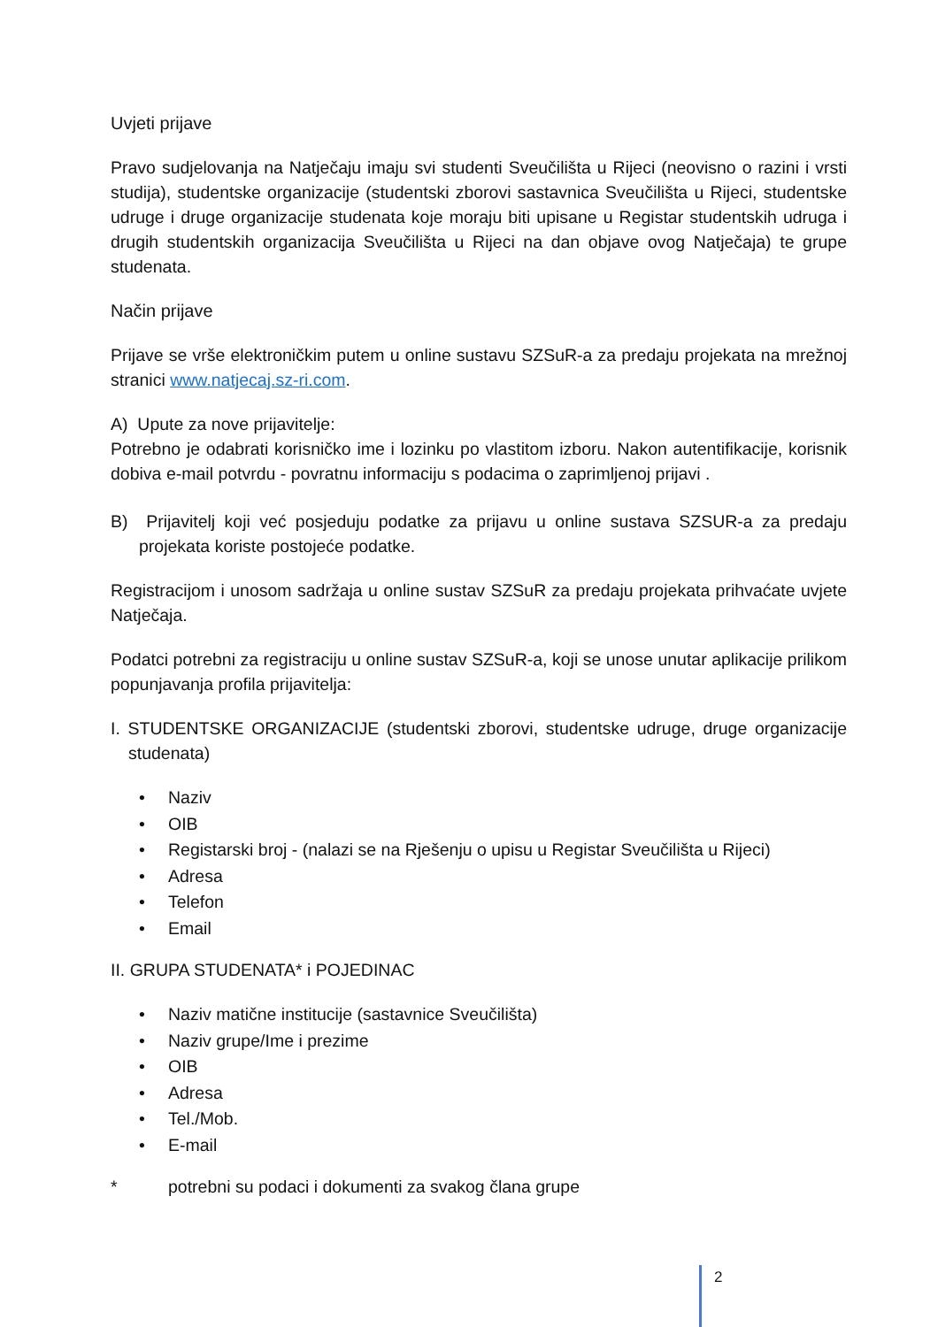Uvjeti prijave
Pravo sudjelovanja na Natječaju imaju svi studenti Sveučilišta u Rijeci (neovisno o razini i vrsti studija), studentske organizacije (studentski zborovi sastavnica Sveučilišta u Rijeci, studentske udruge i druge organizacije studenata koje moraju biti upisane u Registar studentskih udruga i drugih studentskih organizacija Sveučilišta u Rijeci na dan objave ovog Natječaja) te grupe studenata.
Način prijave
Prijave se vrše elektroničkim putem u online sustavu SZSuR-a za predaju projekata na mrežnoj stranici www.natjecaj.sz-ri.com.
A) Upute za nove prijavitelje:
Potrebno je odabrati korisničko ime i lozinku po vlastitom izboru. Nakon autentifikacije, korisnik dobiva e-mail potvrdu - povratnu informaciju s podacima o zaprimljenoj prijavi .
B) Prijavitelj koji već posjeduju podatke za prijavu u online sustava SZSUR-a za predaju projekata koriste postojeće podatke.
Registracijom i unosom sadržaja u online sustav SZSuR za predaju projekata prihvaćate uvjete Natječaja.
Podatci potrebni za registraciju u online sustav SZSuR-a, koji se unose unutar aplikacije prilikom popunjavanja profila prijavitelja:
I. STUDENTSKE ORGANIZACIJE (studentski zborovi, studentske udruge, druge organizacije studenata)
• Naziv
• OIB
• Registarski broj - (nalazi se na Rješenju o upisu u Registar Sveučilišta u Rijeci)
• Adresa
• Telefon
• Email
II. GRUPA STUDENATA* i POJEDINAC
• Naziv matične institucije (sastavnice Sveučilišta)
• Naziv grupe/Ime i prezime
• OIB
• Adresa
• Tel./Mob.
• E-mail
* potrebni su podaci i dokumenti za svakog člana grupe
2